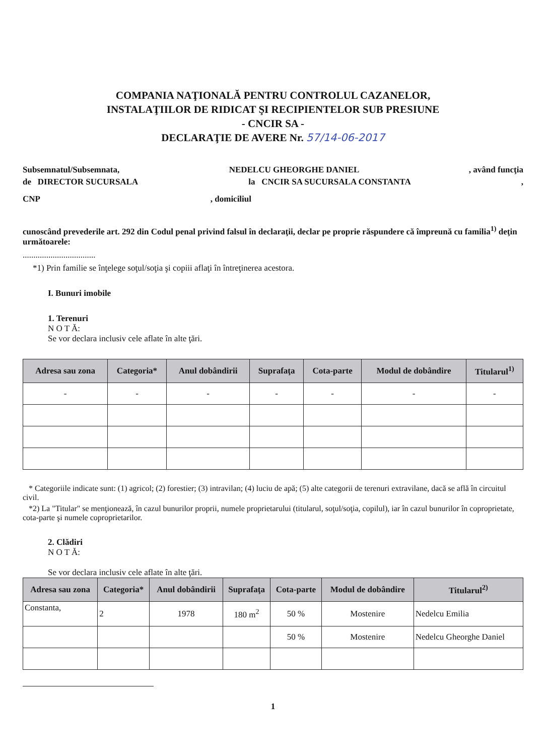COMPANIA NAŢIONALĂ PENTRU CONTROLUL CAZANELOR,
INSTALAŢIILOR DE RIDICAT ŞI RECIPIENTELOR SUB PRESIUNE
- CNCIR SA -
DECLARAŢIE DE AVERE Nr. 57/14-06-2017
Subsemnatul/Subsemnata, NEDELCU GHEORGHE DANIEL, având funcţia
de DIRECTOR SUCURSALA la CNCIR SA SUCURSALA CONSTANTA,
CNP, domiciliul
cunoscând prevederile art. 292 din Codul penal privind falsul în declaraţii, declar pe proprie răspundere că împreună cu familia<sup>1)</sup> deţin următoarele:
..................................
*1) Prin familie se înţelege soţul/soţia şi copiii aflaţi în întreţinerea acestora.
I. Bunuri imobile
1. Terenuri
N O T Ă:
Se vor declara inclusiv cele aflate în alte ţări.
| Adresa sau zona | Categoria* | Anul dobândirii | Suprafaţa | Cota-parte | Modul de dobândire | Titularul<sup>1)</sup> |
| --- | --- | --- | --- | --- | --- | --- |
| - | - | - | - | - | - | - |
* Categoriile indicate sunt: (1) agricol; (2) forestier; (3) intravilan; (4) luciu de apă; (5) alte categorii de terenuri extravilane, dacă se află în circuitul civil.
*2) La "Titular" se menţionează, în cazul bunurilor proprii, numele proprietarului (titularul, soţul/soţia, copilul), iar în cazul bunurilor în coproprietate, cota-parte şi numele coproprietarilor.
2. Clădiri
N O T Ă:
Se vor declara inclusiv cele aflate în alte ţări.
| Adresa sau zona | Categoria* | Anul dobândirii | Suprafaţa | Cota-parte | Modul de dobândire | Titularul<sup>2)</sup> |
| --- | --- | --- | --- | --- | --- | --- |
| Constanta, | 2 | 1978 | 180 m<sup>2</sup> | 50 % | Mostenire | Nedelcu Emilia |
| | | | | 50 % | Mostenire | Nedelcu Gheorghe Daniel |
1